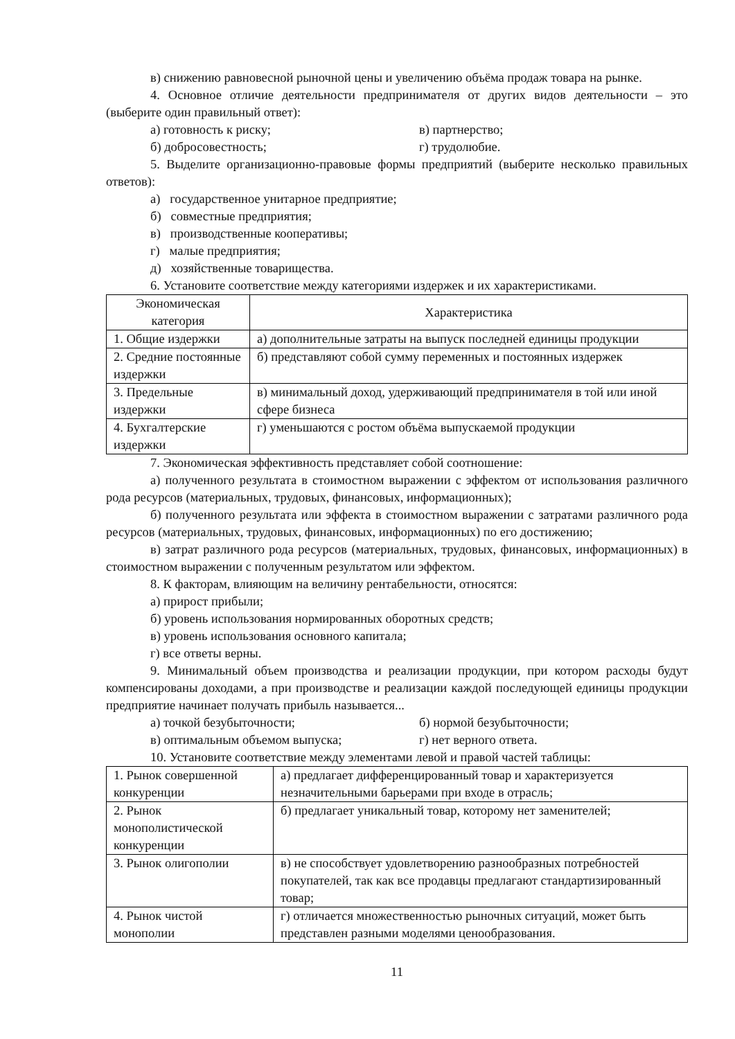в) снижению равновесной рыночной цены и увеличению объёма продаж товара на рынке.
4. Основное отличие деятельности предпринимателя от других видов деятельности – это (выберите один правильный ответ):
а) готовность к риску; в) партнерство;
б) добросовестность; г) трудолюбие.
5. Выделите организационно-правовые формы предприятий (выберите несколько правильных ответов):
а) государственное унитарное предприятие;
б) совместные предприятия;
в) производственные кооперативы;
г) малые предприятия;
д) хозяйственные товарищества.
6. Установите соответствие между категориями издержек и их характеристиками.
| Экономическая категория | Характеристика |
| --- | --- |
| 1. Общие издержки | а) дополнительные затраты на выпуск последней единицы продукции |
| 2. Средние постоянные издержки | б) представляют собой сумму переменных и постоянных издержек |
| 3. Предельные издержки | в) минимальный доход, удерживающий предпринимателя в той или иной сфере бизнеса |
| 4. Бухгалтерские издержки | г) уменьшаются с ростом объёма выпускаемой продукции |
7. Экономическая эффективность представляет собой соотношение:
а) полученного результата в стоимостном выражении с эффектом от использования различного рода ресурсов (материальных, трудовых, финансовых, информационных);
б) полученного результата или эффекта в стоимостном выражении с затратами различного рода ресурсов (материальных, трудовых, финансовых, информационных) по его достижению;
в) затрат различного рода ресурсов (материальных, трудовых, финансовых, информационных) в стоимостном выражении с полученным результатом или эффектом.
8. К факторам, влияющим на величину рентабельности, относятся:
а) прирост прибыли;
б) уровень использования нормированных оборотных средств;
в) уровень использования основного капитала;
г) все ответы верны.
9. Минимальный объем производства и реализации продукции, при котором расходы будут компенсированы доходами, а при производстве и реализации каждой последующей единицы продукции предприятие начинает получать прибыль называется...
а) точкой безубыточности; б) нормой безубыточности;
в) оптимальным объемом выпуска; г) нет верного ответа.
10. Установите соответствие между элементами левой и правой частей таблицы:
| 1. Рынок совершенной конкуренции | а) предлагает дифференцированный товар и характеризуется незначительными барьерами при входе в отрасль; |
| 2. Рынок монополистической конкуренции | б) предлагает уникальный товар, которому нет заменителей; |
| 3. Рынок олигополии | в) не способствует удовлетворению разнообразных потребностей покупателей, так как все продавцы предлагают стандартизированный товар; |
| 4. Рынок чистой монополии | г) отличается множественностью рыночных ситуаций, может быть представлен разными моделями ценообразования. |
11